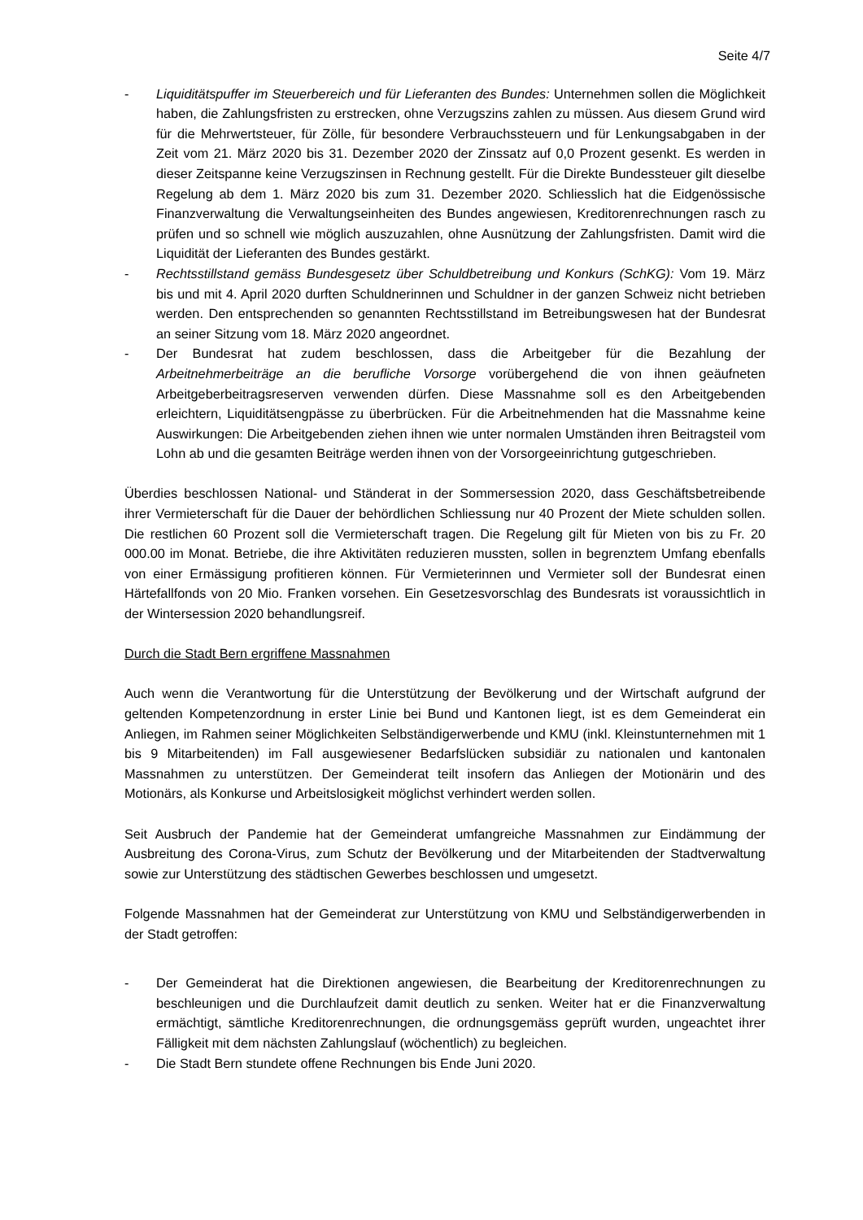Seite 4/7
- Liquiditätspuffer im Steuerbereich und für Lieferanten des Bundes: Unternehmen sollen die Möglichkeit haben, die Zahlungsfristen zu erstrecken, ohne Verzugszins zahlen zu müssen. Aus diesem Grund wird für die Mehrwertsteuer, für Zölle, für besondere Verbrauchssteuern und für Lenkungsabgaben in der Zeit vom 21. März 2020 bis 31. Dezember 2020 der Zinssatz auf 0,0 Prozent gesenkt. Es werden in dieser Zeitspanne keine Verzugszinsen in Rechnung gestellt. Für die Direkte Bundessteuer gilt dieselbe Regelung ab dem 1. März 2020 bis zum 31. Dezember 2020. Schliesslich hat die Eidgenössische Finanzverwaltung die Verwaltungseinheiten des Bundes angewiesen, Kreditorenrechnungen rasch zu prüfen und so schnell wie möglich auszuzahlen, ohne Ausnützung der Zahlungsfristen. Damit wird die Liquidität der Lieferanten des Bundes gestärkt.
- Rechtsstillstand gemäss Bundesgesetz über Schuldbetreibung und Konkurs (SchKG): Vom 19. März bis und mit 4. April 2020 durften Schuldnerinnen und Schuldner in der ganzen Schweiz nicht betrieben werden. Den entsprechenden so genannten Rechtsstillstand im Betreibungswesen hat der Bundesrat an seiner Sitzung vom 18. März 2020 angeordnet.
- Der Bundesrat hat zudem beschlossen, dass die Arbeitgeber für die Bezahlung der Arbeitnehmerbeiträge an die berufliche Vorsorge vorübergehend die von ihnen geäufneten Arbeitgeberbeitragsreserven verwenden dürfen. Diese Massnahme soll es den Arbeitgebenden erleichtern, Liquiditätsengpässe zu überbrücken. Für die Arbeitnehmenden hat die Massnahme keine Auswirkungen: Die Arbeitgebenden ziehen ihnen wie unter normalen Umständen ihren Beitragsteil vom Lohn ab und die gesamten Beiträge werden ihnen von der Vorsorgeeinrichtung gutgeschrieben.
Überdies beschlossen National- und Ständerat in der Sommersession 2020, dass Geschäftsbetreibende ihrer Vermieterschaft für die Dauer der behördlichen Schliessung nur 40 Prozent der Miete schulden sollen. Die restlichen 60 Prozent soll die Vermieterschaft tragen. Die Regelung gilt für Mieten von bis zu Fr. 20 000.00 im Monat. Betriebe, die ihre Aktivitäten reduzieren mussten, sollen in begrenztem Umfang ebenfalls von einer Ermässigung profitieren können. Für Vermieterinnen und Vermieter soll der Bundesrat einen Härtefallfonds von 20 Mio. Franken vorsehen. Ein Gesetzesvorschlag des Bundesrats ist voraussichtlich in der Wintersession 2020 behandlungsreif.
Durch die Stadt Bern ergriffene Massnahmen
Auch wenn die Verantwortung für die Unterstützung der Bevölkerung und der Wirtschaft aufgrund der geltenden Kompetenzordnung in erster Linie bei Bund und Kantonen liegt, ist es dem Gemeinderat ein Anliegen, im Rahmen seiner Möglichkeiten Selbständigerwerbende und KMU (inkl. Kleinstunternehmen mit 1 bis 9 Mitarbeitenden) im Fall ausgewiesener Bedarfslücken subsidiär zu nationalen und kantonalen Massnahmen zu unterstützen. Der Gemeinderat teilt insofern das Anliegen der Motionärin und des Motionärs, als Konkurse und Arbeitslosigkeit möglichst verhindert werden sollen.
Seit Ausbruch der Pandemie hat der Gemeinderat umfangreiche Massnahmen zur Eindämmung der Ausbreitung des Corona-Virus, zum Schutz der Bevölkerung und der Mitarbeitenden der Stadtverwaltung sowie zur Unterstützung des städtischen Gewerbes beschlossen und umgesetzt.
Folgende Massnahmen hat der Gemeinderat zur Unterstützung von KMU und Selbständigerwerbenden in der Stadt getroffen:
- Der Gemeinderat hat die Direktionen angewiesen, die Bearbeitung der Kreditorenrechnungen zu beschleunigen und die Durchlaufzeit damit deutlich zu senken. Weiter hat er die Finanzverwaltung ermächtigt, sämtliche Kreditorenrechnungen, die ordnungsgemäss geprüft wurden, ungeachtet ihrer Fälligkeit mit dem nächsten Zahlungslauf (wöchentlich) zu begleichen.
- Die Stadt Bern stundete offene Rechnungen bis Ende Juni 2020.